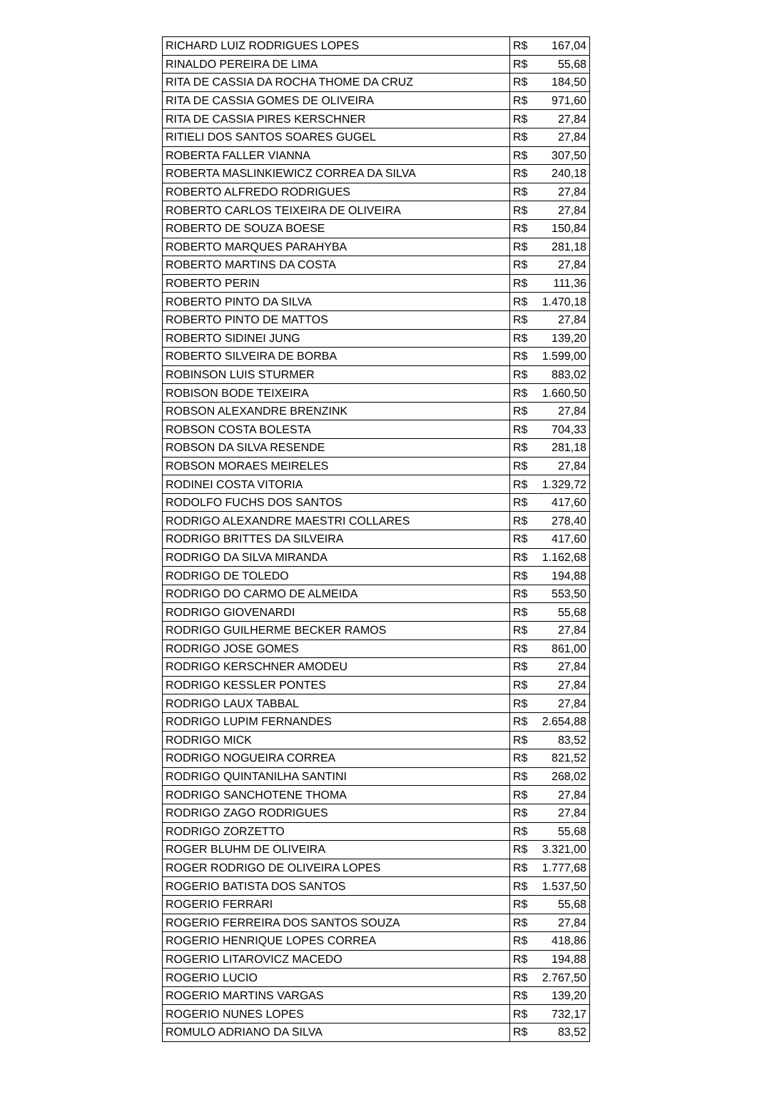| RICHARD LUIZ RODRIGUES LOPES | R$ 167,04 |
| RINALDO PEREIRA DE LIMA | R$ 55,68 |
| RITA DE CASSIA DA ROCHA THOME DA CRUZ | R$ 184,50 |
| RITA DE CASSIA GOMES DE OLIVEIRA | R$ 971,60 |
| RITA DE CASSIA PIRES KERSCHNER | R$ 27,84 |
| RITIELI DOS SANTOS SOARES GUGEL | R$ 27,84 |
| ROBERTA FALLER VIANNA | R$ 307,50 |
| ROBERTA MASLINKIEWICZ CORREA DA SILVA | R$ 240,18 |
| ROBERTO ALFREDO RODRIGUES | R$ 27,84 |
| ROBERTO CARLOS TEIXEIRA DE OLIVEIRA | R$ 27,84 |
| ROBERTO DE SOUZA BOESE | R$ 150,84 |
| ROBERTO MARQUES PARAHYBA | R$ 281,18 |
| ROBERTO MARTINS DA COSTA | R$ 27,84 |
| ROBERTO PERIN | R$ 111,36 |
| ROBERTO PINTO DA SILVA | R$ 1.470,18 |
| ROBERTO PINTO DE MATTOS | R$ 27,84 |
| ROBERTO SIDINEI JUNG | R$ 139,20 |
| ROBERTO SILVEIRA DE BORBA | R$ 1.599,00 |
| ROBINSON LUIS STURMER | R$ 883,02 |
| ROBISON BODE TEIXEIRA | R$ 1.660,50 |
| ROBSON ALEXANDRE BRENZINK | R$ 27,84 |
| ROBSON COSTA BOLESTA | R$ 704,33 |
| ROBSON DA SILVA RESENDE | R$ 281,18 |
| ROBSON MORAES MEIRELES | R$ 27,84 |
| RODINEI COSTA VITORIA | R$ 1.329,72 |
| RODOLFO FUCHS DOS SANTOS | R$ 417,60 |
| RODRIGO ALEXANDRE MAESTRI COLLARES | R$ 278,40 |
| RODRIGO BRITTES DA SILVEIRA | R$ 417,60 |
| RODRIGO DA SILVA MIRANDA | R$ 1.162,68 |
| RODRIGO DE TOLEDO | R$ 194,88 |
| RODRIGO DO CARMO DE ALMEIDA | R$ 553,50 |
| RODRIGO GIOVENARDI | R$ 55,68 |
| RODRIGO GUILHERME BECKER RAMOS | R$ 27,84 |
| RODRIGO JOSE GOMES | R$ 861,00 |
| RODRIGO KERSCHNER AMODEU | R$ 27,84 |
| RODRIGO KESSLER PONTES | R$ 27,84 |
| RODRIGO LAUX TABBAL | R$ 27,84 |
| RODRIGO LUPIM FERNANDES | R$ 2.654,88 |
| RODRIGO MICK | R$ 83,52 |
| RODRIGO NOGUEIRA CORREA | R$ 821,52 |
| RODRIGO QUINTANILHA SANTINI | R$ 268,02 |
| RODRIGO SANCHOTENE THOMA | R$ 27,84 |
| RODRIGO ZAGO RODRIGUES | R$ 27,84 |
| RODRIGO ZORZETTO | R$ 55,68 |
| ROGER BLUHM DE OLIVEIRA | R$ 3.321,00 |
| ROGER RODRIGO DE OLIVEIRA LOPES | R$ 1.777,68 |
| ROGERIO BATISTA DOS SANTOS | R$ 1.537,50 |
| ROGERIO FERRARI | R$ 55,68 |
| ROGERIO FERREIRA DOS SANTOS SOUZA | R$ 27,84 |
| ROGERIO HENRIQUE LOPES CORREA | R$ 418,86 |
| ROGERIO LITAROVICZ MACEDO | R$ 194,88 |
| ROGERIO LUCIO | R$ 2.767,50 |
| ROGERIO MARTINS VARGAS | R$ 139,20 |
| ROGERIO NUNES LOPES | R$ 732,17 |
| ROMULO ADRIANO DA SILVA | R$ 83,52 |